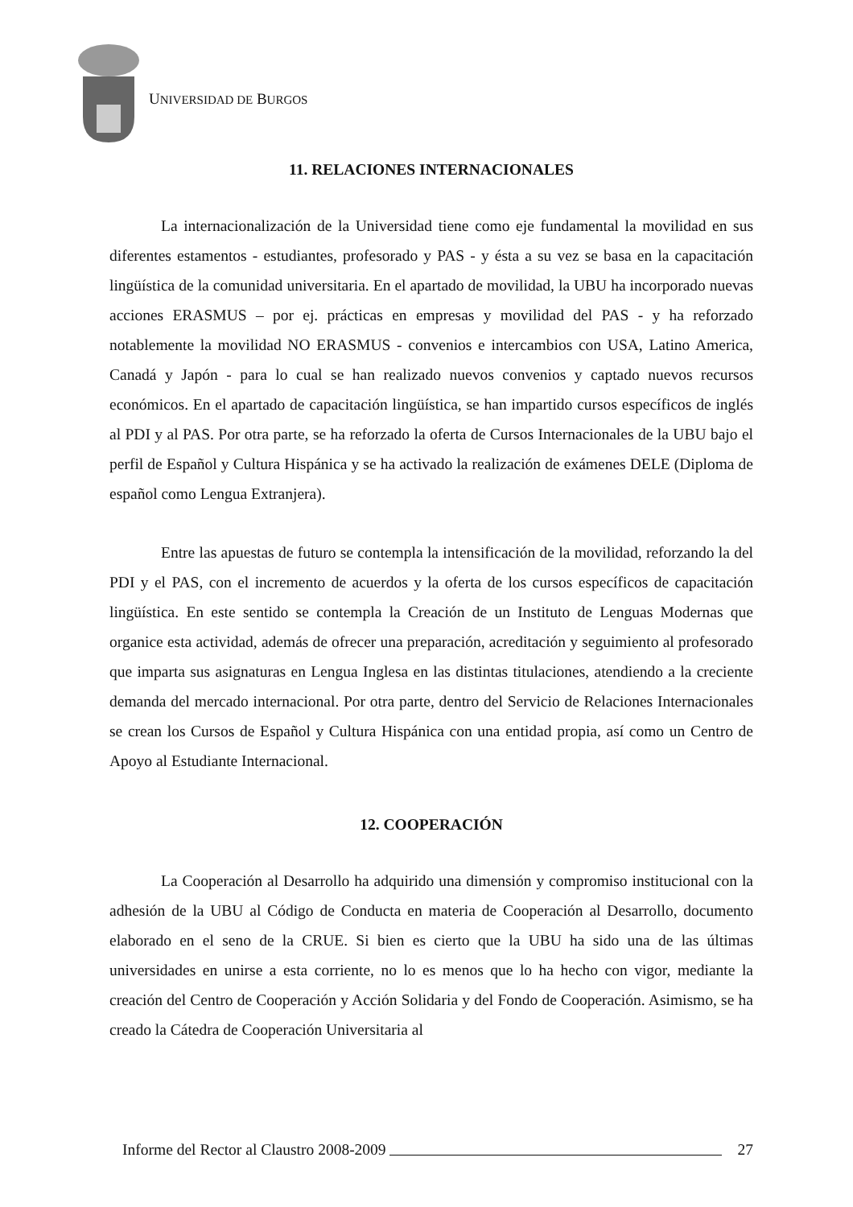UNIVERSIDAD DE BURGOS
11. RELACIONES INTERNACIONALES
La internacionalización de la Universidad tiene como eje fundamental la movilidad en sus diferentes estamentos - estudiantes, profesorado y PAS - y ésta a su vez se basa en la capacitación lingüística de la comunidad universitaria. En el apartado de movilidad, la UBU ha incorporado nuevas acciones ERASMUS – por ej. prácticas en empresas y movilidad del PAS - y ha reforzado notablemente la movilidad NO ERASMUS - convenios e intercambios con USA, Latino America, Canadá y Japón - para lo cual se han realizado nuevos convenios y captado nuevos recursos económicos. En el apartado de capacitación lingüística, se han impartido cursos específicos de inglés al PDI y al PAS. Por otra parte, se ha reforzado la oferta de Cursos Internacionales de la UBU bajo el perfil de Español y Cultura Hispánica y se ha activado la realización de exámenes DELE (Diploma de español como Lengua Extranjera).
Entre las apuestas de futuro se contempla la intensificación de la movilidad, reforzando la del PDI y el PAS, con el incremento de acuerdos y la oferta de los cursos específicos de capacitación lingüística. En este sentido se contempla la Creación de un Instituto de Lenguas Modernas que organice esta actividad, además de ofrecer una preparación, acreditación y seguimiento al profesorado que imparta sus asignaturas en Lengua Inglesa en las distintas titulaciones, atendiendo a la creciente demanda del mercado internacional. Por otra parte, dentro del Servicio de Relaciones Internacionales se crean los Cursos de Español y Cultura Hispánica con una entidad propia, así como un Centro de Apoyo al Estudiante Internacional.
12. COOPERACIÓN
La Cooperación al Desarrollo ha adquirido una dimensión y compromiso institucional con la adhesión de la UBU al Código de Conducta en materia de Cooperación al Desarrollo, documento elaborado en el seno de la CRUE. Si bien es cierto que la UBU ha sido una de las últimas universidades en unirse a esta corriente, no lo es menos que lo ha hecho con vigor, mediante la creación del Centro de Cooperación y Acción Solidaria y del Fondo de Cooperación. Asimismo, se ha creado la Cátedra de Cooperación Universitaria al
Informe del Rector al Claustro 2008-2009 27